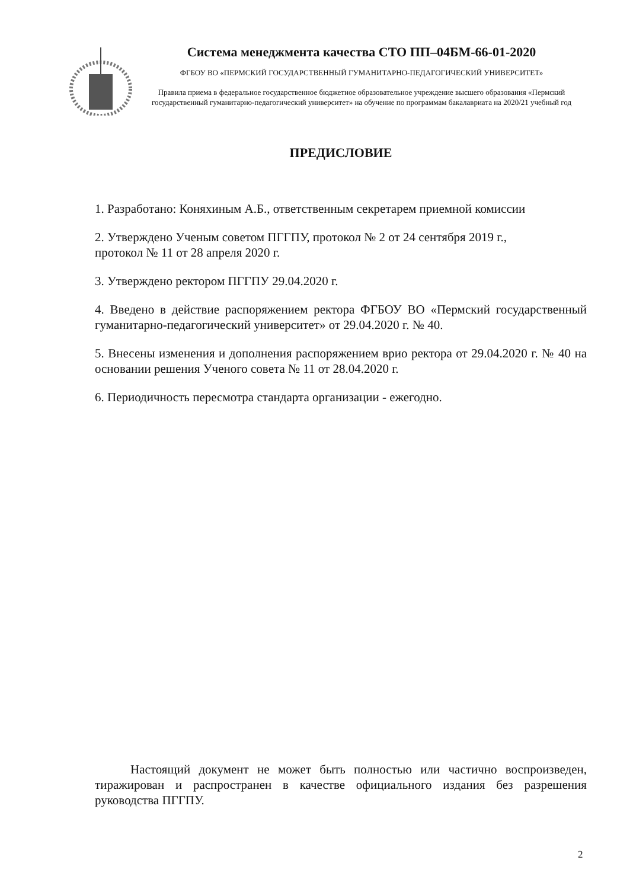Система менеджмента качества СТО ПП–04БМ-66-01-2020
ФГБОУ ВО «ПЕРМСКИЙ ГОСУДАРСТВЕННЫЙ ГУМАНИТАРНО-ПЕДАГОГИЧЕСКИЙ УНИВЕРСИТЕТ»
Правила приема в федеральное государственное бюджетное образовательное учреждение высшего образования «Пермский государственный гуманитарно-педагогический университет» на обучение по программам бакалавриата на 2020/21 учебный год
ПРЕДИСЛОВИЕ
1. Разработано: Коняхиным А.Б., ответственным секретарем приемной комиссии
2. Утверждено Ученым советом ПГГПУ, протокол № 2 от 24 сентября 2019 г.,
протокол № 11 от 28 апреля 2020 г.
3. Утверждено ректором ПГГПУ 29.04.2020 г.
4. Введено в действие распоряжением ректора ФГБОУ ВО «Пермский государственный гуманитарно-педагогический университет» от 29.04.2020 г. № 40.
5. Внесены изменения и дополнения распоряжением врио ректора от 29.04.2020 г. № 40 на основании решения Ученого совета № 11 от 28.04.2020 г.
6. Периодичность пересмотра стандарта организации - ежегодно.
Настоящий документ не может быть полностью или частично воспроизведен, тиражирован и распространен в качестве официального издания без разрешения руководства ПГГПУ.
2